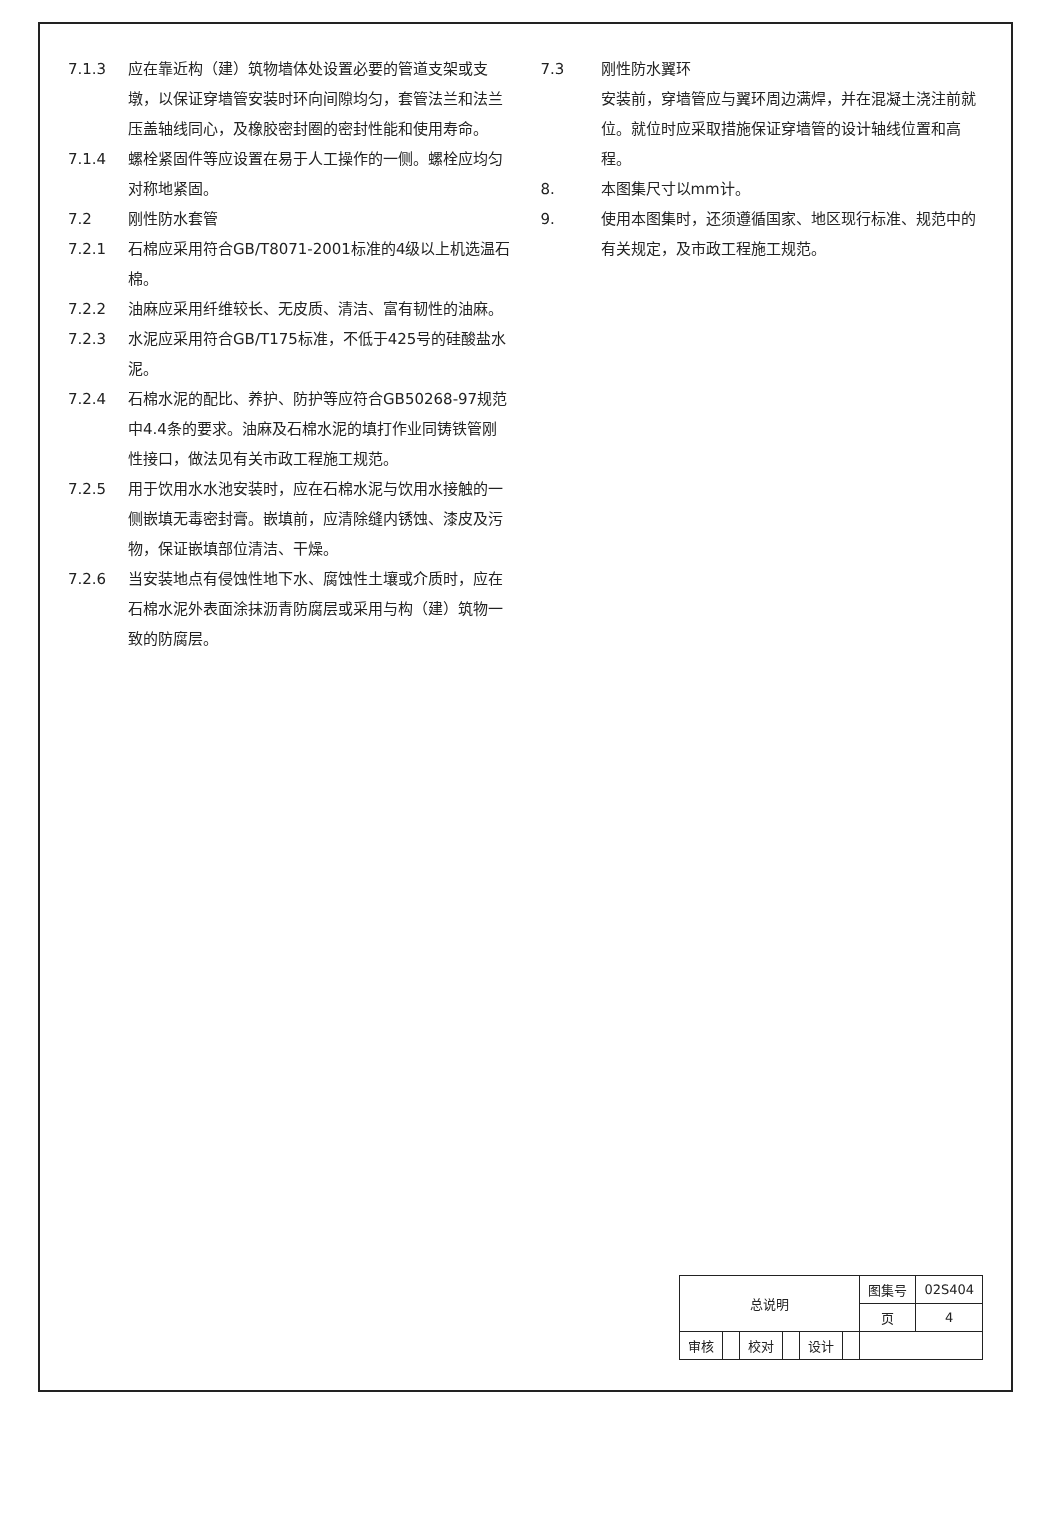7.1.3 应在靠近构（建）筑物墙体处设置必要的管道支架或支墩，以保证穿墙管安装时环向间隙均匀，套管法兰和法兰压盖轴线同心，及橡胶密封圈的密封性能和使用寿命。
7.1.4 螺栓紧固件等应设置在易于人工操作的一侧。螺栓应均匀对称地紧固。
7.2 刚性防水套管
7.2.1 石棉应采用符合GB/T8071-2001标准的4级以上机选温石棉。
7.2.2 油麻应采用纤维较长、无皮质、清洁、富有韧性的油麻。
7.2.3 水泥应采用符合GB/T175标准，不低于425号的硅酸盐水泥。
7.2.4 石棉水泥的配比、养护、防护等应符合GB50268-97规范中4.4条的要求。油麻及石棉水泥的填打作业同铸铁管刚性接口，做法见有关市政工程施工规范。
7.2.5 用于饮用水水池安装时，应在石棉水泥与饮用水接触的一侧嵌填无毒密封膏。嵌填前，应清除缝内锈蚀、漆皮及污物，保证嵌填部位清洁、干燥。
7.2.6 当安装地点有侵蚀性地下水、腐蚀性土壤或介质时，应在石棉水泥外表面涂抹沥青防腐层或采用与构（建）筑物一致的防腐层。
7.3 刚性防水翼环
安装前，穿墙管应与翼环周边满焊，并在混凝土浇注前就位。就位时应采取措施保证穿墙管的设计轴线位置和高程。
8. 本图集尺寸以mm计。
9. 使用本图集时，还须遵循国家、地区现行标准、规范中的有关规定，及市政工程施工规范。
| 总说明 | | | | | | 图集号 | 02S404 |
| | | | | | | 页 | 4 |
| 审核 | | 校对 | | 设计 | | | |